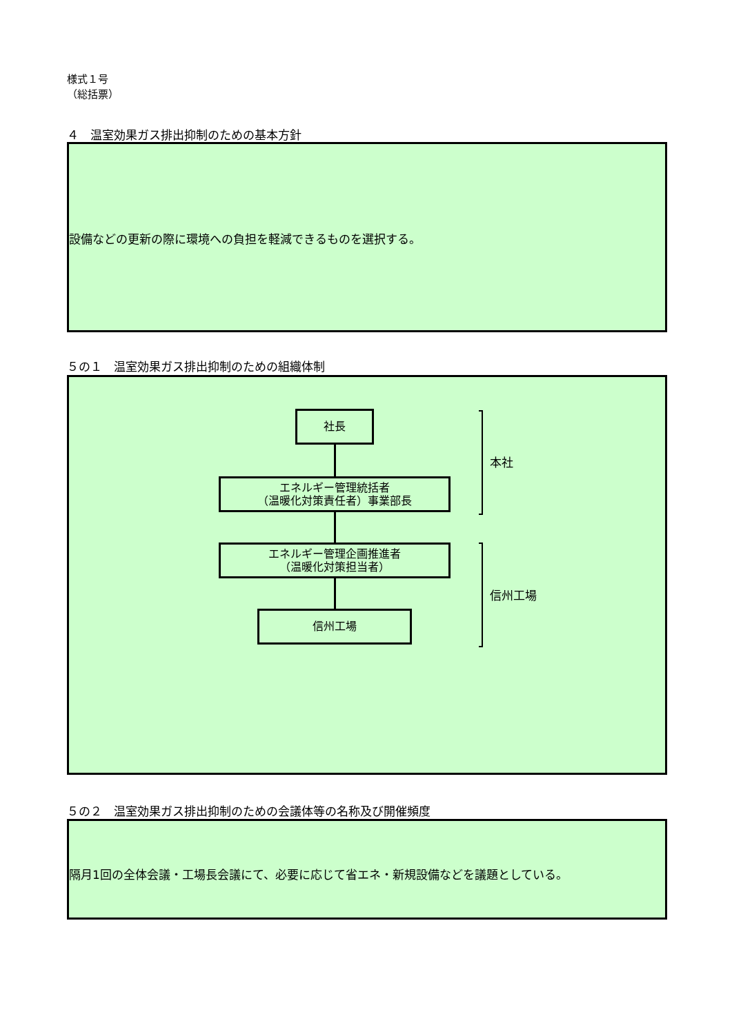様式１号
（総括票）
４　温室効果ガス排出抑制のための基本方針
設備などの更新の際に環境への負担を軽減できるものを選択する。
５の１　温室効果ガス排出抑制のための組織体制
社長
エネルギー管理統括者
（温暖化対策責任者）事業部長
エネルギー管理企画推進者
（温暖化対策担当者）
信州工場
本社
信州工場
５の２　温室効果ガス排出抑制のための会議体等の名称及び開催頻度
隔月1回の全体会議・工場長会議にて、必要に応じて省エネ・新規設備などを議題としている。